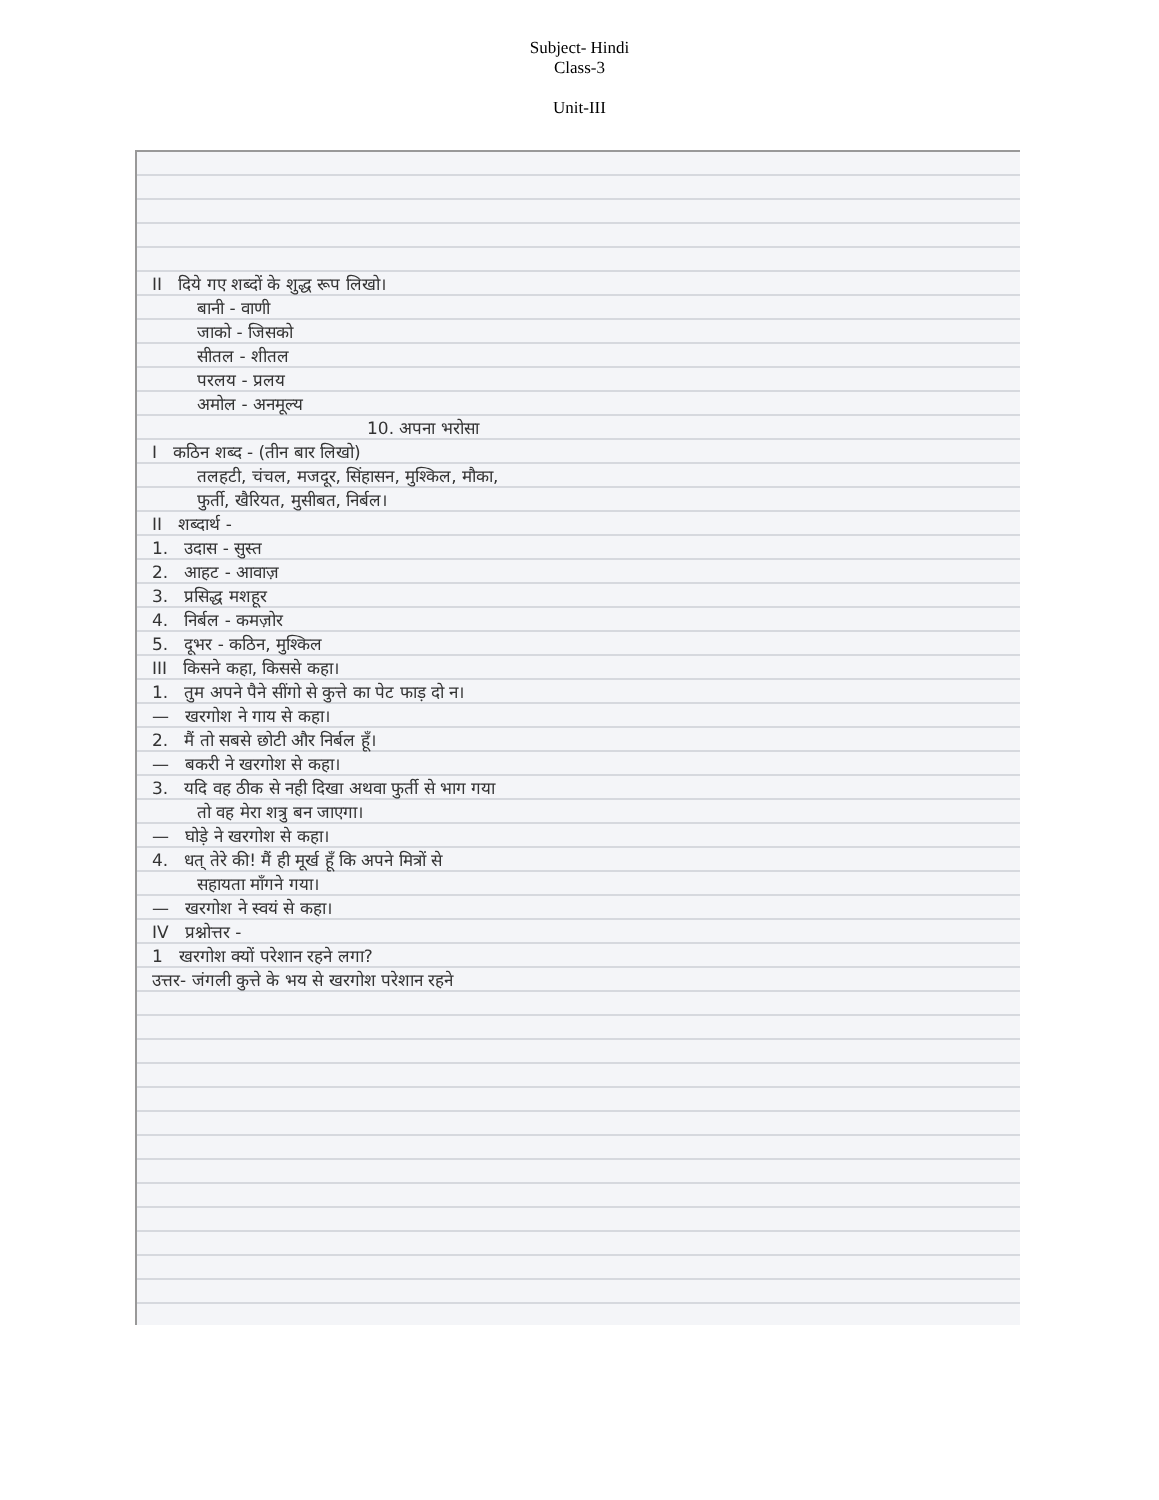Subject- Hindi
Class-3
Unit-III
II दिये गए शब्दों के शुद्ध रूप लिखो।
बानी - वाणी
जाको - जिसको
सीतल - शीतल
परलय - प्रलय
अमोल - अनमूल्य
10. अपना भरोसा
I कठिन शब्द - (तीन बार लिखो)
तलहटी, चंचल, मजदूर, सिंहासन, मुश्किल, मौका,
फुर्ती, खैरियत, मुसीबत, निर्बल।
II शब्दार्थ -
1. उदास - सुस्त
2. आहट - आवाज़
3. प्रसिद्ध मशहूर
4. निर्बल - कमज़ोर
5. दूभर - कठिन, मुश्किल
III किसने कहा, किससे कहा।
1. तुम अपने पैने सींगो से कुत्ते का पेट फाड़ दो न।
— खरगोश ने गाय से कहा।
2. मैं तो सबसे छोटी और निर्बल हूँ।
— बकरी ने खरगोश से कहा।
3. यदि वह ठीक से नही दिखा अथवा फुर्ती से भाग गया
तो वह मेरा शत्रु बन जाएगा।
— घोड़े ने खरगोश से कहा।
4. धत् तेरे की! मैं ही मूर्ख हूँ कि अपने मित्रों से
सहायता माँगने गया।
— खरगोश ने स्वयं से कहा।
IV प्रश्नोत्तर -
1 खरगोश क्यों परेशान रहने लगा?
उत्तर- जंगली कुत्ते के भय से खरगोश परेशान रहने